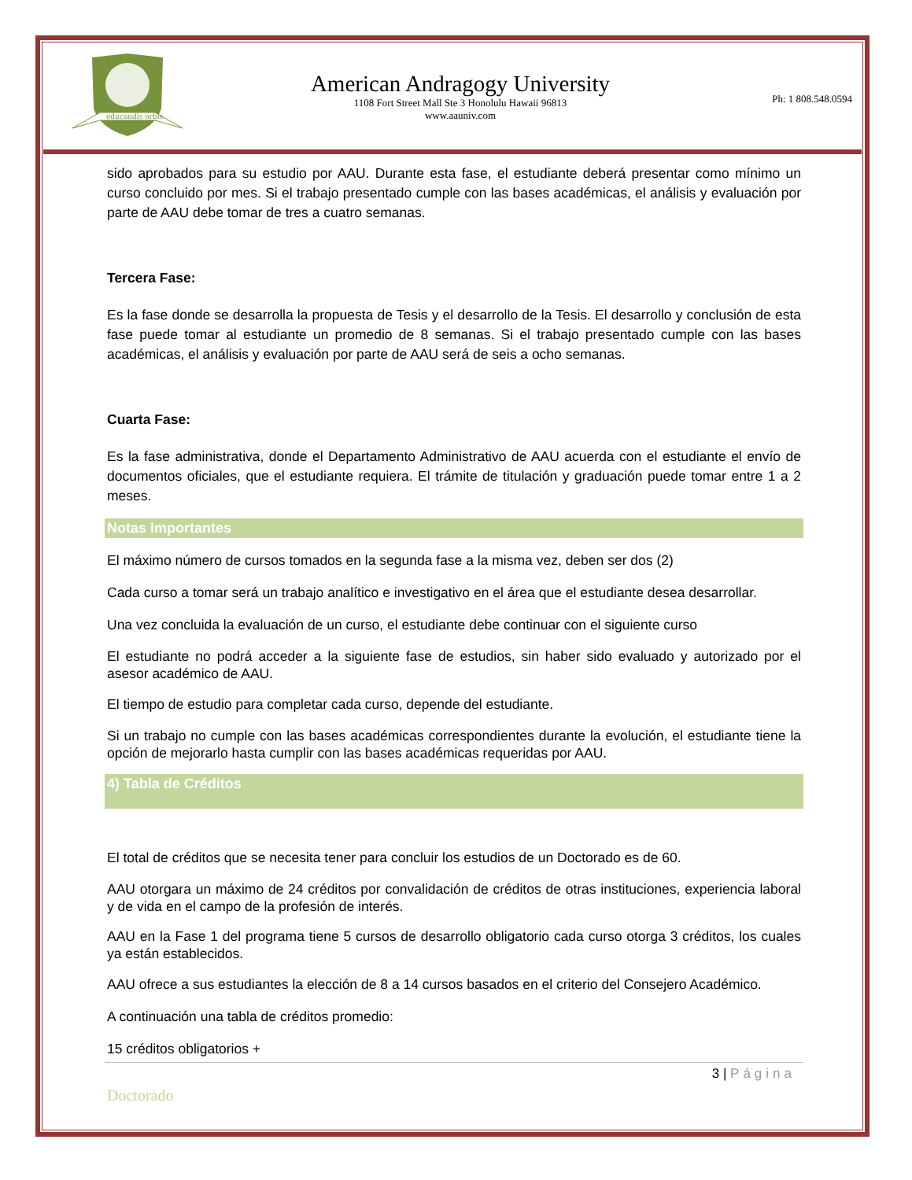educandis orbis
American Andragogy University
1108 Fort Street Mall Ste 3 Honolulu Hawaii 96813
www.aauniv.com
Ph: 1 808.548.0594
sido aprobados para su estudio por AAU. Durante esta fase, el estudiante deberá presentar como mínimo un curso concluido por mes. Si el trabajo presentado cumple con las bases académicas, el análisis y evaluación por parte de AAU debe tomar de tres a cuatro semanas.
Tercera Fase:
Es la fase donde se desarrolla la propuesta de Tesis y el desarrollo de la Tesis. El desarrollo y conclusión de esta fase puede tomar al estudiante un promedio de 8 semanas. Si el trabajo presentado cumple con las bases académicas, el análisis y evaluación por parte de AAU será de seis a ocho semanas.
Cuarta Fase:
Es la fase administrativa, donde el Departamento Administrativo de AAU acuerda con el estudiante el envío de documentos oficiales, que el estudiante requiera. El trámite de titulación y graduación puede tomar entre 1 a 2 meses.
Notas Importantes
El máximo número de cursos tomados en la segunda fase a la misma vez, deben ser dos (2)
Cada curso a tomar será un trabajo analítico e investigativo en el área que el estudiante desea desarrollar.
Una vez concluida la evaluación de un curso, el estudiante debe continuar con el siguiente curso
El estudiante no podrá acceder a la siguiente fase de estudios, sin haber sido evaluado y autorizado por el asesor académico de AAU.
El tiempo de estudio para completar cada curso, depende del estudiante.
Si un trabajo no cumple con las bases académicas correspondientes durante la evolución, el estudiante tiene la opción de mejorarlo hasta cumplir con las bases académicas requeridas por AAU.
4) Tabla de Créditos
El total de créditos que se necesita tener para concluir los estudios de un Doctorado es de 60.
AAU otorgara un máximo de 24 créditos por convalidación de créditos de otras instituciones, experiencia laboral y de vida en el campo de la profesión de interés.
AAU en la Fase 1 del programa tiene 5 cursos de desarrollo obligatorio cada curso otorga 3 créditos, los cuales ya están establecidos.
AAU ofrece a sus estudiantes la elección de 8 a 14 cursos basados en el criterio del Consejero Académico.
A continuación una tabla de créditos promedio:
15 créditos obligatorios +
3 | Página
Doctorado